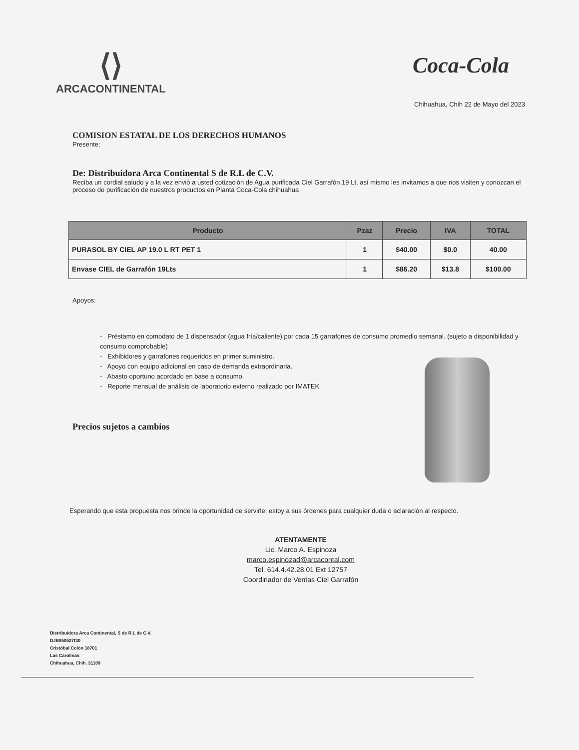⟨⟩
ARCACONTINENTAL
Coca-Cola
Chihuahua, Chih 22 de Mayo del 2023
COMISION ESTATAL DE LOS DERECHOS HUMANOS
Presente:
De: Distribuidora Arca Continental S de R.L de C.V.
Reciba un cordial saludo y a la vez envió a usted cotización de Agua purificada Ciel Garrafón 19 Lt, así mismo les invitamos a que nos visiten y conozcan el proceso de purificación de nuestros productos en Planta Coca-Cola chihuahua
| Producto | Pzaz | Precio | IVA | TOTAL |
| --- | --- | --- | --- | --- |
| PURASOL BY CIEL AP 19.0 L RT PET 1 | 1 | $40.00 | $0.0 | 40.00 |
| Envase CIEL de Garrafón 19Lts | 1 | $86.20 | $13.8 | $100.00 |
Apoyos:
- Préstamo en comodato de 1 dispensador (agua fría/caliente) por cada 15 garrafones de consumo promedio semanal. (sujeto a disponibilidad y consumo comprobable)
- Exhibidores y garrafones requeridos en primer suministro.
- Apoyo con equipo adicional en caso de demanda extraordinaria.
- Abasto oportuno acordado en base a consumo.
- Reporte mensual de análisis de laboratorio externo realizado por IMATEK
Precios sujetos a cambios
Esperando que esta propuesta nos brinde la oportunidad de servirle, estoy a sus órdenes para cualquier duda o aclaración al respecto.
ATENTAMENTE
Lic. Marco A. Espinoza
marco.espinozad@arcacontal.com
Tel. 614.4.42.28.01 Ext 12757
Coordinador de Ventas Ciel Garrafón
Distribuidora Arca Continental, S de R.L de C.V.
DJB850527f30
Cristóbal Colón 18701
Las Carolinas
Chihuahua, Chih. 31109